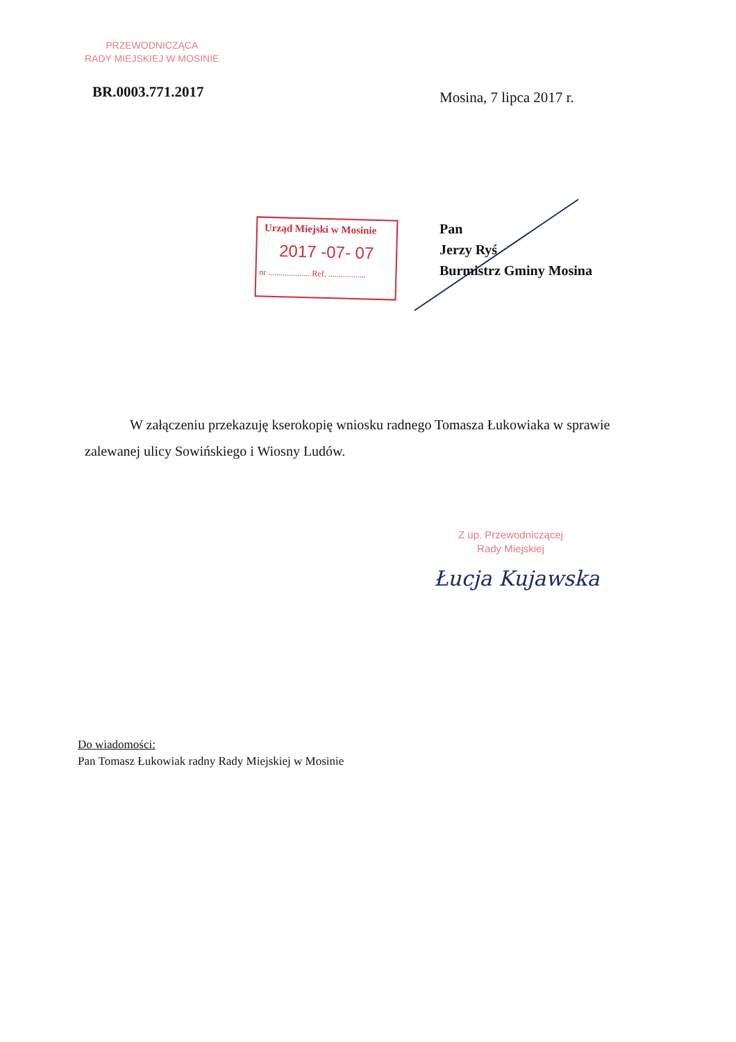PRZEWODNICZĄCA
RADY MIEJSKIEJ W MOSINIE
BR.0003.771.2017 Mosina, 7 lipca 2017 r.
Urząd Miejski w Mosinie
2017 -07- 07
nr .................... Ref. ..................
Pan
Jerzy Ryś
Burmistrz Gminy Mosina
W załączeniu przekazuję kserokopię wniosku radnego Tomasza Łukowiaka w sprawie zalewanej ulicy Sowińskiego i Wiosny Ludów.
Z up. Przewodniczącej
Rady Miejskiej
Łucja Kujawska
Do wiadomości:
Pan Tomasz Łukowiak radny Rady Miejskiej w Mosinie